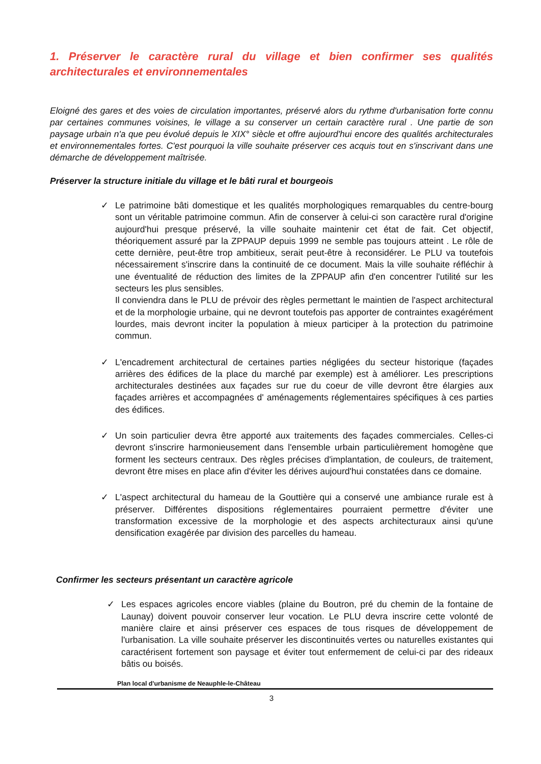1. Préserver le caractère rural du village et bien confirmer ses qualités architecturales et environnementales
Eloigné des gares et des voies de circulation importantes, préservé alors du rythme d'urbanisation forte connu par certaines communes voisines, le village a su conserver un certain caractère rural . Une partie de son paysage urbain n'a que peu évolué depuis le XIX° siècle et offre aujourd'hui encore des qualités architecturales et environnementales fortes. C'est pourquoi la ville souhaite préserver ces acquis tout en s'inscrivant dans une démarche de développement maîtrisée.
Préserver la structure initiale du village et le bâti rural et bourgeois
✓ Le patrimoine bâti domestique et les qualités morphologiques remarquables du centre-bourg sont un véritable patrimoine commun. Afin de conserver à celui-ci son caractère rural d'origine aujourd'hui presque préservé, la ville souhaite maintenir cet état de fait. Cet objectif, théoriquement assuré par la ZPPAUP depuis 1999 ne semble pas toujours atteint . Le rôle de cette dernière, peut-être trop ambitieux, serait peut-être à reconsidérer. Le PLU va toutefois nécessairement s'inscrire dans la continuité de ce document. Mais la ville souhaite réfléchir à une éventualité de réduction des limites de la ZPPAUP afin d'en concentrer l'utilité sur les secteurs les plus sensibles.
Il conviendra dans le PLU de prévoir des règles permettant le maintien de l'aspect architectural et de la morphologie urbaine, qui ne devront toutefois pas apporter de contraintes exagérément lourdes, mais devront inciter la population à mieux participer à la protection du patrimoine commun.
✓ L'encadrement architectural de certaines parties négligées du secteur historique (façades arrières des édifices de la place du marché par exemple) est à améliorer. Les prescriptions architecturales destinées aux façades sur rue du coeur de ville devront être élargies aux façades arrières et accompagnées d' aménagements réglementaires spécifiques à ces parties des édifices.
✓ Un soin particulier devra être apporté aux traitements des façades commerciales. Celles-ci devront s'inscrire harmonieusement dans l'ensemble urbain particulièrement homogène que forment les secteurs centraux. Des règles précises d'implantation, de couleurs, de traitement, devront être mises en place afin d'éviter les dérives aujourd'hui constatées dans ce domaine.
✓ L'aspect architectural du hameau de la Gouttière qui a conservé une ambiance rurale est à préserver. Différentes dispositions réglementaires pourraient permettre d'éviter une transformation excessive de la morphologie et des aspects architecturaux ainsi qu'une densification exagérée par division des parcelles du hameau.
Confirmer les secteurs présentant un caractère agricole
✓ Les espaces agricoles encore viables (plaine du Boutron, pré du chemin de la fontaine de Launay) doivent pouvoir conserver leur vocation. Le PLU devra inscrire cette volonté de manière claire et ainsi préserver ces espaces de tous risques de développement de l'urbanisation. La ville souhaite préserver les discontinuités vertes ou naturelles existantes qui caractérisent fortement son paysage et éviter tout enfermement de celui-ci par des rideaux bâtis ou boisés.
Plan local d'urbanisme de Neauphle-le-Château
3